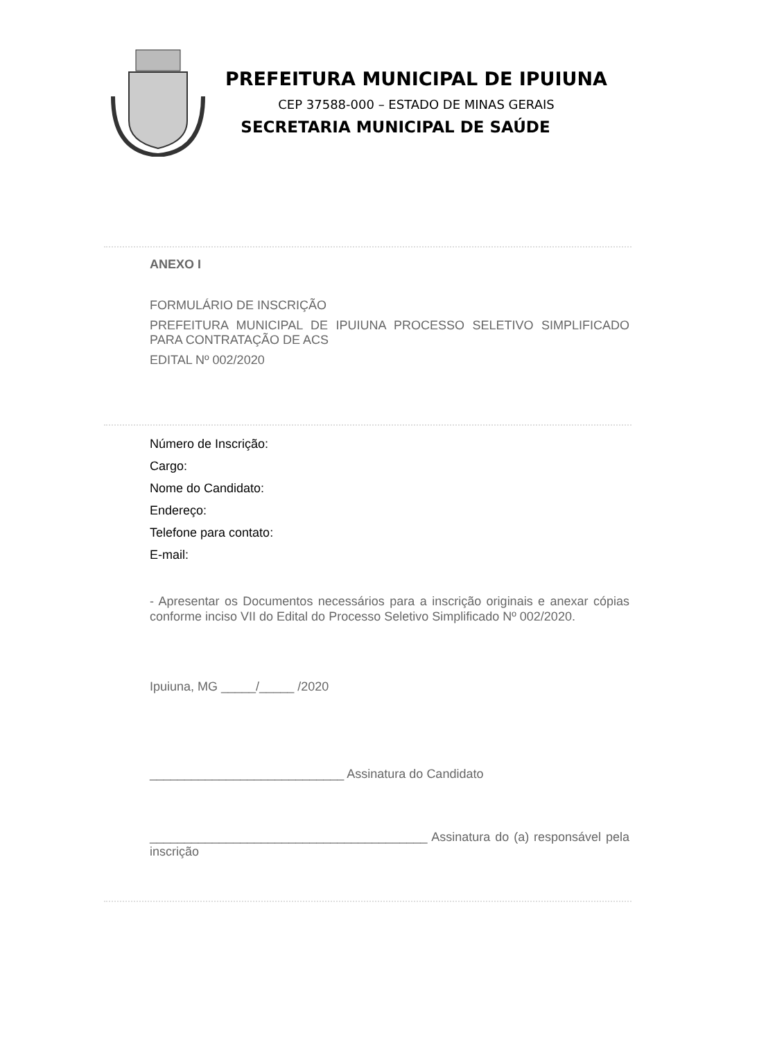PREFEITURA MUNICIPAL DE IPUIUNA
CEP 37588-000 – ESTADO DE MINAS GERAIS
SECRETARIA MUNICIPAL DE SAÚDE
ANEXO I
FORMULÁRIO DE INSCRIÇÃO
PREFEITURA MUNICIPAL DE IPUIUNA PROCESSO SELETIVO SIMPLIFICADO PARA CONTRATAÇÃO DE ACS
EDITAL Nº 002/2020
Número de Inscrição:
Cargo:
Nome do Candidato:
Endereço:
Telefone para contato:
E-mail:
- Apresentar os Documentos necessários para a inscrição originais e anexar cópias conforme inciso VII do Edital do Processo Seletivo Simplificado Nº 002/2020.
Ipuiuna, MG _____/_____ /2020
____________________________ Assinatura do Candidato
________________________________________ Assinatura do (a) responsável pela inscrição